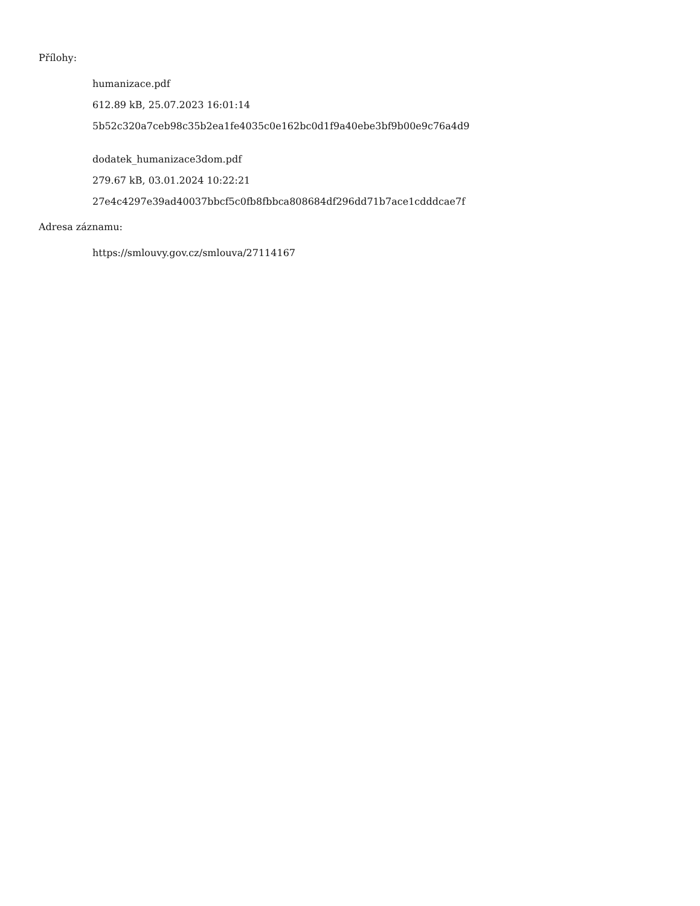Přílohy:
humanizace.pdf
612.89 kB, 25.07.2023 16:01:14
5b52c320a7ceb98c35b2ea1fe4035c0e162bc0d1f9a40ebe3bf9b00e9c76a4d9
dodatek_humanizace3dom.pdf
279.67 kB, 03.01.2024 10:22:21
27e4c4297e39ad40037bbcf5c0fb8fbbca808684df296dd71b7ace1cdddcae7f
Adresa záznamu:
https://smlouvy.gov.cz/smlouva/27114167